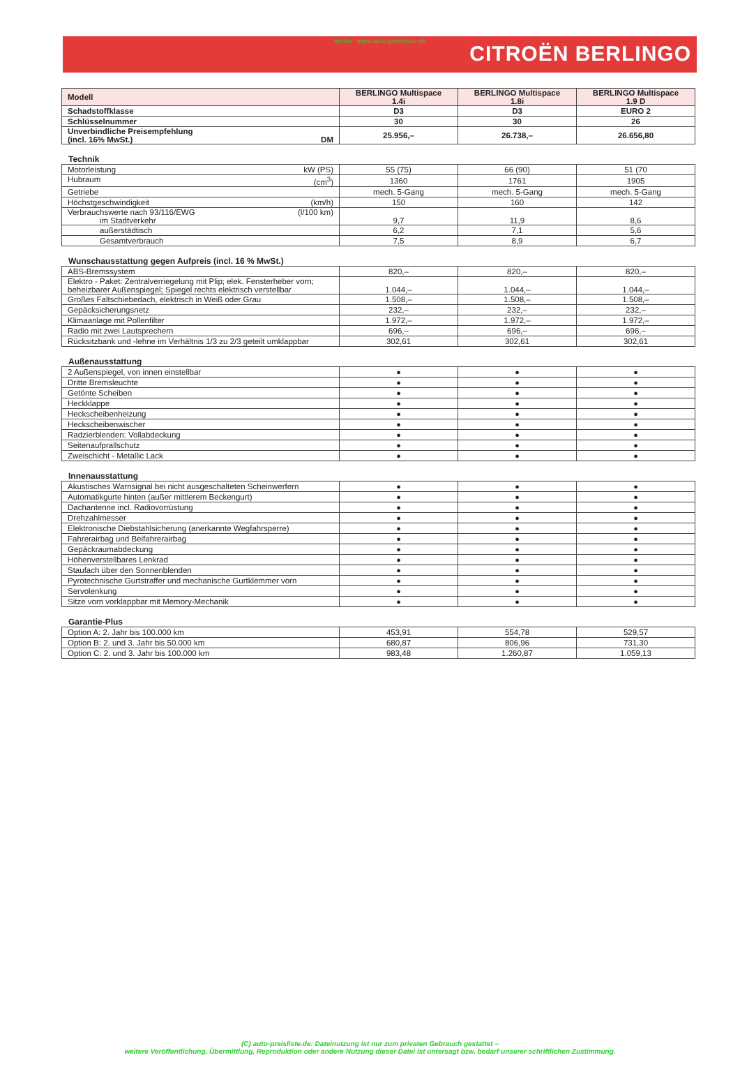Archiv: www.auto-preisliste.de
CITROËN BERLINGO
| Modell | BERLINGO Multispace 1.4i | BERLINGO Multispace 1.8i | BERLINGO Multispace 1.9 D |
| --- | --- | --- | --- |
| Schadstoffklasse | D3 | D3 | EURO 2 |
| Schlüsselnummer | 30 | 30 | 26 |
| Unverbindliche Preisempfehlung (incl. 16% MwSt.) DM | 25.956,– | 26.738,– | 26.656,80 |
Technik
| Motorleistung kW (PS) | 55 (75) | 66 (90) | 51 (70 |
| Hubraum (cm<sup>3</sup>) | 1360 | 1761 | 1905 |
| Getriebe | mech. 5-Gang | mech. 5-Gang | mech. 5-Gang |
| Höchstgeschwindigkeit (km/h) | 150 | 160 | 142 |
| Verbrauchswerte nach 93/116/EWG (l/100 km) im Stadtverkehr | 9,7 | 11,9 | 8,6 |
| außerstädtisch | 6,2 | 7,1 | 5,6 |
| Gesamtverbrauch | 7,5 | 8,9 | 6,7 |
Wunschausstattung gegen Aufpreis (incl. 16 % MwSt.)
| ABS-Bremssystem | 820,– | 820,– | 820,– |
| Elektro - Paket: Zentralverriegelung mit Plip; elek. Fensterheber vorn; beheizbarer Außenspiegel; Spiegel rechts elektrisch verstellbar | 1.044,– | 1.044,– | 1.044,– |
| Großes Faltschiebedach, elektrisch in Weiß oder Grau | 1.508,– | 1.508,– | 1.508,– |
| Gepäcksicherungsnetz | 232,– | 232,– | 232,– |
| Klimaanlage mit Pollenfilter | 1.972,– | 1.972,– | 1.972,– |
| Radio mit zwei Lautsprechern | 696,– | 696,– | 696,– |
| Rücksitzbank und -lehne im Verhältnis 1/3 zu 2/3 geteilt umklappbar | 302,61 | 302,61 | 302,61 |
Außenausstattung
| 2 Außenspiegel, von innen einstellbar | ● | ● | ● |
| Dritte Bremsleuchte | ● | ● | ● |
| Getönte Scheiben | ● | ● | ● |
| Heckklappe | ● | ● | ● |
| Heckscheibenheizung | ● | ● | ● |
| Heckscheibenwischer | ● | ● | ● |
| Radzierblenden: Vollabdeckung | ● | ● | ● |
| Seitenaufprallschutz | ● | ● | ● |
| Zweischicht - Metallic Lack | ● | ● | ● |
Innenausstattung
| Akustisches Warnsignal bei nicht ausgeschalteten Scheinwerfern | ● | ● | ● |
| Automatikgurte hinten (außer mittlerem Beckengurt) | ● | ● | ● |
| Dachantenne incl. Radiovorrüstung | ● | ● | ● |
| Drehzahlmesser | ● | ● | ● |
| Elektronische Diebstahlsicherung (anerkannte Wegfahrsperre) | ● | ● | ● |
| Fahrerairbag und Beifahrerairbag | ● | ● | ● |
| Gepäckraumabdeckung | ● | ● | ● |
| Höhenverstellbares Lenkrad | ● | ● | ● |
| Staufach über den Sonnenblenden | ● | ● | ● |
| Pyrotechnische Gurtstraffer und mechanische Gurtklemmer vorn | ● | ● | ● |
| Servolenkung | ● | ● | ● |
| Sitze vorn vorklappbar mit Memory-Mechanik | ● | ● | ● |
Garantie-Plus
| Option A: 2. Jahr bis 100.000 km | 453,91 | 554,78 | 529,57 |
| Option B: 2. und 3. Jahr bis 50.000 km | 680,87 | 806,96 | 731,30 |
| Option C: 2. und 3. Jahr bis 100.000 km | 983,48 | 1.260,87 | 1.059,13 |
(C) auto-preisliste.de: Dateinutzung ist nur zum privaten Gebrauch gestattet –
weitere Veröffentlichung, Übermittlung, Reproduktion oder andere Nutzung dieser Datei ist untersagt bzw. bedarf unserer schriftlichen Zustimmung.